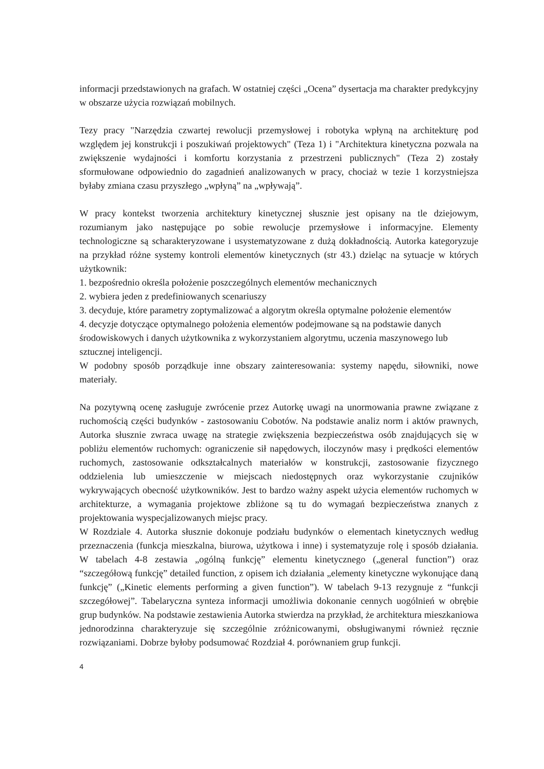informacji przedstawionych na grafach. W ostatniej części „Ocena” dysertacja ma charakter predykcyjny w obszarze użycia rozwiązań mobilnych.
Tezy pracy "Narzędzia czwartej rewolucji przemysłowej i robotyka wpłyną na architekturę pod względem jej konstrukcji i poszukiwań projektowych" (Teza 1) i "Architektura kinetyczna pozwala na zwiększenie wydajności i komfortu korzystania z przestrzeni publicznych" (Teza 2) zostały sformułowane odpowiednio do zagadnień analizowanych w pracy, chociaż w tezie 1 korzystniejsza byłaby zmiana czasu przyszłego „wpłyną” na „wpływają”.
W pracy kontekst tworzenia architektury kinetycznej słusznie jest opisany na tle dziejowym, rozumianym jako następujące po sobie rewolucje przemysłowe i informacyjne. Elementy technologiczne są scharakteryzowane i usystematyzowane z dużą dokładnością. Autorka kategoryzuje na przykład różne systemy kontroli elementów kinetycznych (str 43.) dzieląc na sytuacje w których użytkownik:
1. bezpośrednio określa położenie poszczególnych elementów mechanicznych
2. wybiera jeden z predefiniowanych scenariuszy
3. decyduje, które parametry zoptymalizować a algorytm określa optymalne położenie elementów
4. decyzje dotyczące optymalnego położenia elementów podejmowane są na podstawie danych środowiskowych i danych użytkownika z wykorzystaniem algorytmu, uczenia maszynowego lub sztucznej inteligencji.
W podobny sposób porządkuje inne obszary zainteresowania: systemy napędu, siłowniki, nowe materiały.
Na pozytywną ocenę zasługuje zwrócenie przez Autorkę uwagi na unormowania prawne związane z ruchomością części budynków - zastosowaniu Cobotów. Na podstawie analiz norm i aktów prawnych, Autorka słusznie zwraca uwagę na strategie zwiększenia bezpieczeństwa osób znajdujących się w pobliżu elementów ruchomych: ograniczenie sił napędowych, iloczynów masy i prędkości elementów ruchomych, zastosowanie odkształcalnych materiałów w konstrukcji, zastosowanie fizycznego oddzielenia lub umieszczenie w miejscach niedostępnych oraz wykorzystanie czujników wykrywających obecność użytkowników. Jest to bardzo ważny aspekt użycia elementów ruchomych w architekturze, a wymagania projektowe zbliżone są tu do wymagań bezpieczeństwa znanych z projektowania wyspecjalizowanych miejsc pracy.
W Rozdziale 4. Autorka słusznie dokonuje podziału budynków o elementach kinetycznych według przeznaczenia (funkcja mieszkalna, biurowa, użytkowa i inne) i systematyzuje rolę i sposób działania. W tabelach 4-8 zestawia „ogólną funkcję” elementu kinetycznego („general function”) oraz “szczegółową funkcję” detailed function, z opisem ich działania „elementy kinetyczne wykonujące daną funkcję” („Kinetic elements performing a given function”). W tabelach 9-13 rezygnuje z “funkcji szczegółowej”. Tabelaryczna synteza informacji umożliwia dokonanie cennych uogólnień w obrębie grup budynków. Na podstawie zestawienia Autorka stwierdza na przykład, że architektura mieszkaniowa jednorodzinna charakteryzuje się szczególnie zróżnicowanymi, obsługiwanymi również ręcznie rozwiązaniami. Dobrze byłoby podsumować Rozdział 4. porównaniem grup funkcji.
4